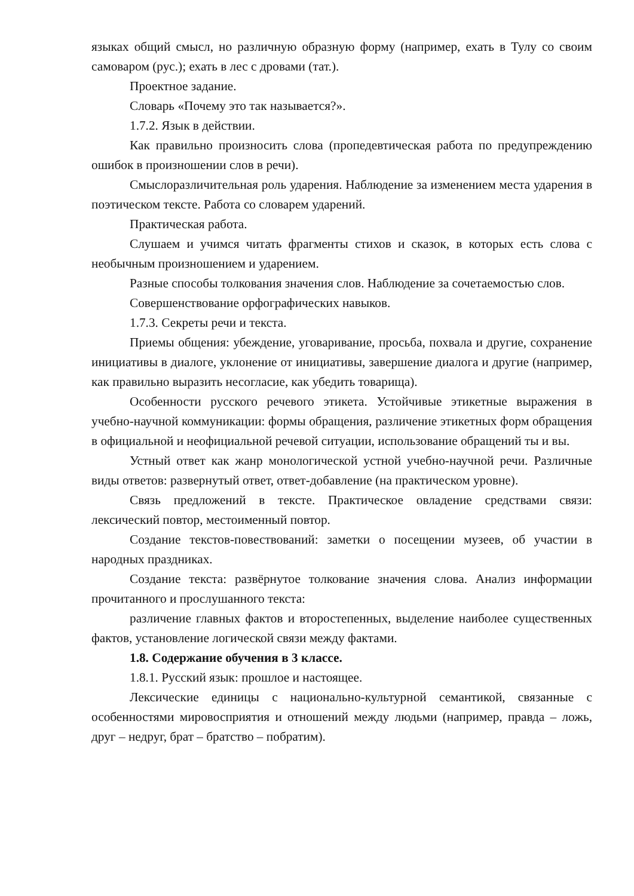языках общий смысл, но различную образную форму (например, ехать в Тулу со своим самоваром (рус.); ехать в лес с дровами (тат.).
Проектное задание.
Словарь «Почему это так называется?».
1.7.2. Язык в действии.
Как правильно произносить слова (пропедевтическая работа по предупреждению ошибок в произношении слов в речи).
Смыслоразличительная роль ударения. Наблюдение за изменением места ударения в поэтическом тексте. Работа со словарем ударений.
Практическая работа.
Слушаем и учимся читать фрагменты стихов и сказок, в которых есть слова с необычным произношением и ударением.
Разные способы толкования значения слов. Наблюдение за сочетаемостью слов.
Совершенствование орфографических навыков.
1.7.3. Секреты речи и текста.
Приемы общения: убеждение, уговаривание, просьба, похвала и другие, сохранение инициативы в диалоге, уклонение от инициативы, завершение диалога и другие (например, как правильно выразить несогласие, как убедить товарища).
Особенности русского речевого этикета. Устойчивые этикетные выражения в учебно-научной коммуникации: формы обращения, различение этикетных форм обращения в официальной и неофициальной речевой ситуации, использование обращений ты и вы.
Устный ответ как жанр монологической устной учебно-научной речи. Различные виды ответов: развернутый ответ, ответ-добавление (на практическом уровне).
Связь предложений в тексте. Практическое овладение средствами связи: лексический повтор, местоименный повтор.
Создание текстов-повествований: заметки о посещении музеев, об участии в народных праздниках.
Создание текста: развёрнутое толкование значения слова. Анализ информации прочитанного и прослушанного текста:
различение главных фактов и второстепенных, выделение наиболее существенных фактов, установление логической связи между фактами.
1.8. Содержание обучения в 3 классе.
1.8.1. Русский язык: прошлое и настоящее.
Лексические единицы с национально-культурной семантикой, связанные с особенностями мировосприятия и отношений между людьми (например, правда – ложь, друг – недруг, брат – братство – побратим).